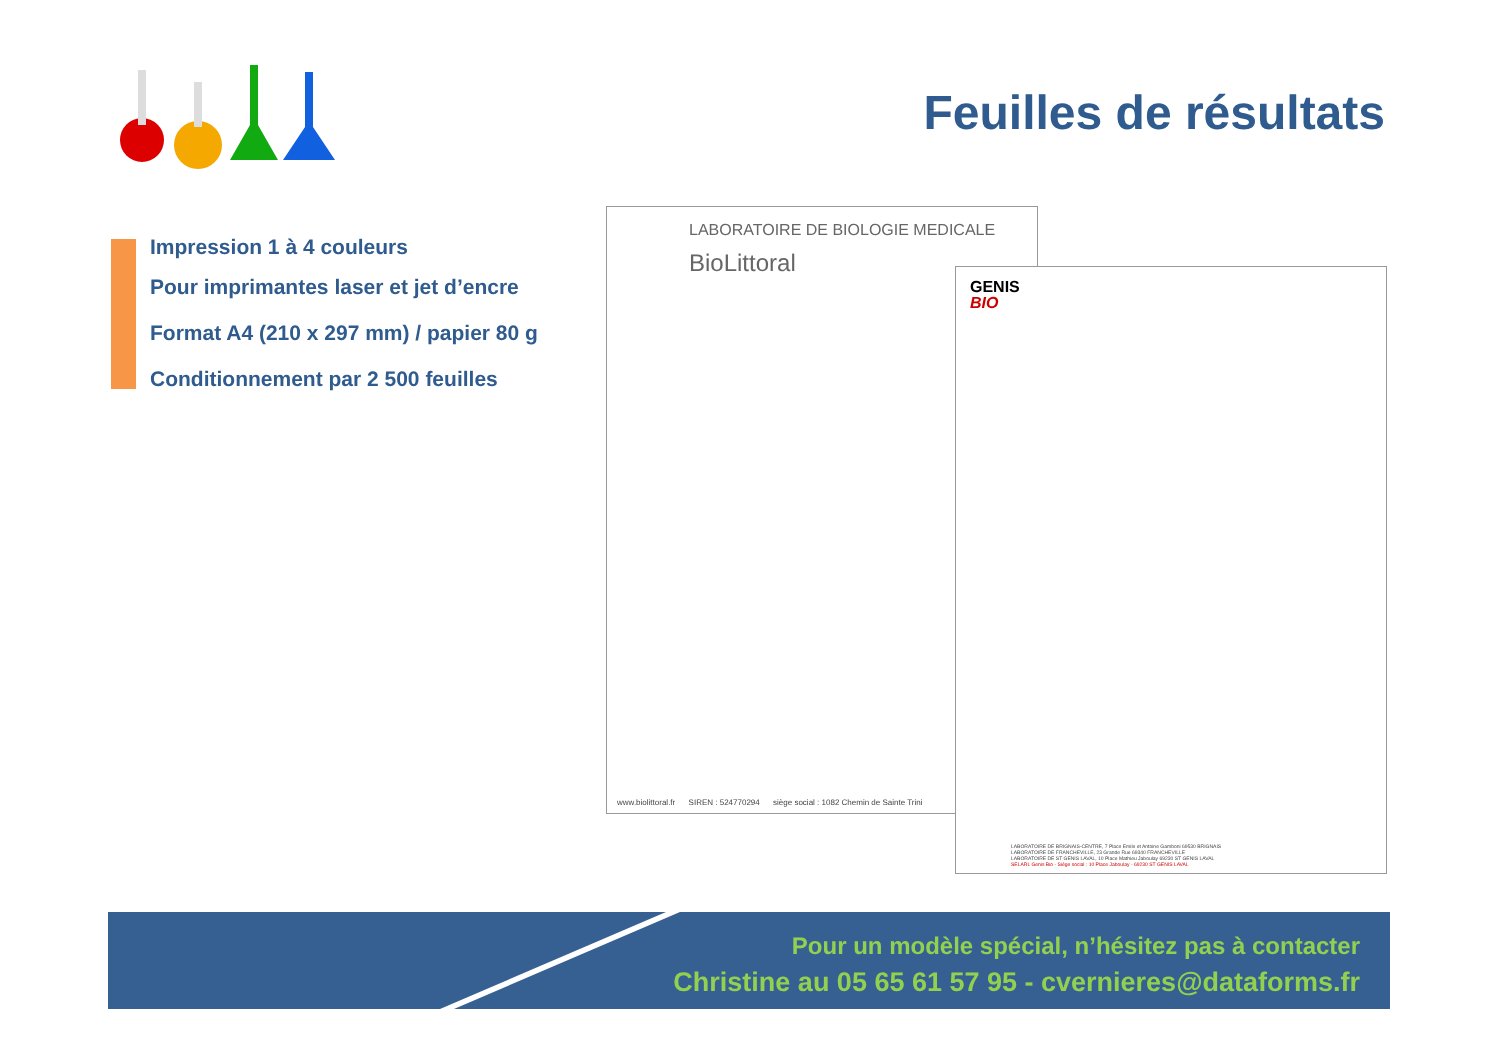Feuilles de résultats
Impression 1 à 4 couleurs
Pour imprimantes laser et jet d’encre
Format A4 (210 x 297 mm) / papier 80 g
Conditionnement par 2 500 feuilles
LABORATOIRE DE BIOLOGIE MEDICALE
BioLittoral
www.biolittoral.fr SIREN : 524770294 siège social : 1082 Chemin de Sainte Trini
GENIS
BIO
LABORATOIRE DE BRIGNAIS-CENTRE, 7 Place Emile et Antoine Gamboni 69530 BRIGNAIS
LABORATOIRE DE FRANCHEVILLE, 23 Grande Rue 69340 FRANCHEVILLE
LABORATOIRE DE ST GENIS LAVAL, 10 Place Mathieu Jaboulay 69230 ST GENIS LAVAL
SELARL Genis Bio - Siège social : 10 Place Jaboulay - 69230 ST GENIS LAVAL
Pour un modèle spécial, n’hésitez pas à contacter
Christine au 05 65 61 57 95 - cvernieres@dataforms.fr